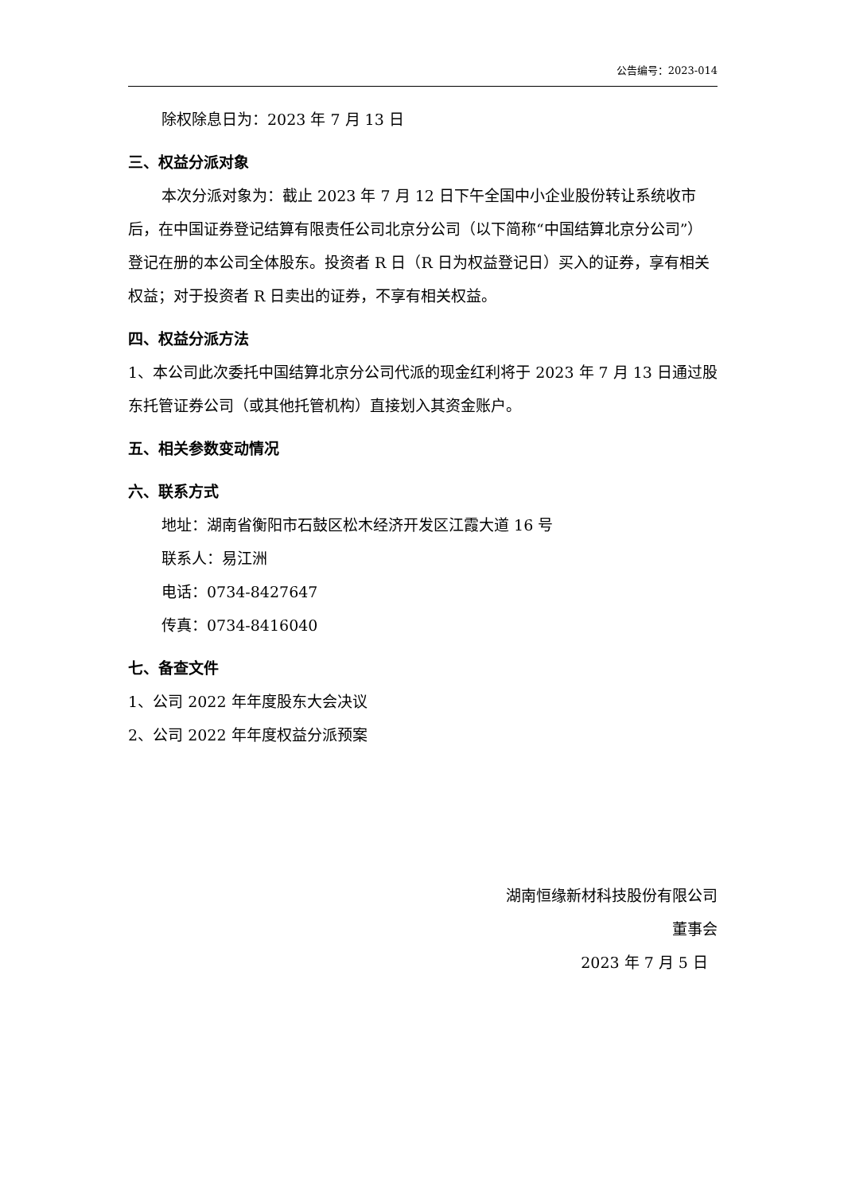公告编号：2023-014
除权除息日为：2023 年 7 月 13 日
三、权益分派对象
本次分派对象为：截止 2023 年 7 月 12 日下午全国中小企业股份转让系统收市后，在中国证券登记结算有限责任公司北京分公司（以下简称“中国结算北京分公司”）登记在册的本公司全体股东。投资者 R 日（R 日为权益登记日）买入的证券，享有相关权益；对于投资者 R 日卖出的证券，不享有相关权益。
四、权益分派方法
1、本公司此次委托中国结算北京分公司代派的现金红利将于 2023 年 7 月 13 日通过股东托管证券公司（或其他托管机构）直接划入其资金账户。
五、相关参数变动情况
六、联系方式
地址：湖南省衡阳市石鼓区松木经济开发区江霞大道 16 号
联系人：易江洲
电话：0734-8427647
传真：0734-8416040
七、备查文件
1、公司 2022 年年度股东大会决议
2、公司 2022 年年度权益分派预案
湖南恒缘新材科技股份有限公司
董事会
2023 年 7 月 5 日